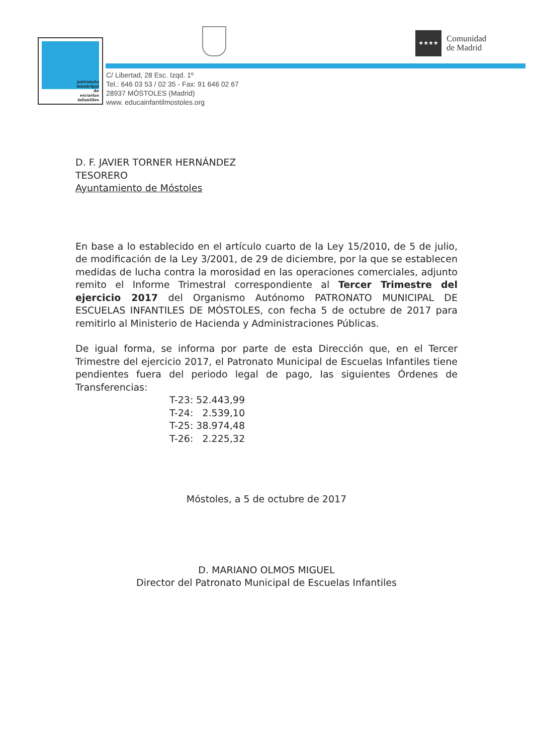patronato
municipal
de
escuelas
infantiles
★★★★
Comunidad
de Madrid
C/ Libertad, 28 Esc. Izqd. 1º
Tel.: 646 03 53 / 02 35 - Fax: 91 646 02 67
28937 MÓSTOLES (Madrid)
www. educainfantilmostoles.org
D. F. JAVIER TORNER HERNÁNDEZ
TESORERO
Ayuntamiento de Móstoles
En base a lo establecido en el artículo cuarto de la Ley 15/2010, de 5 de julio, de modificación de la Ley 3/2001, de 29 de diciembre, por la que se establecen medidas de lucha contra la morosidad en las operaciones comerciales, adjunto remito el Informe Trimestral correspondiente al Tercer Trimestre del ejercicio 2017 del Organismo Autónomo PATRONATO MUNICIPAL DE ESCUELAS INFANTILES DE MÓSTOLES, con fecha 5 de octubre de 2017 para remitirlo al Ministerio de Hacienda y Administraciones Públicas.
De igual forma, se informa por parte de esta Dirección que, en el Tercer Trimestre del ejercicio 2017, el Patronato Municipal de Escuelas Infantiles tiene pendientes fuera del periodo legal de pago, las siguientes Órdenes de Transferencias:
T-23: 52.443,99 T-24: 2.539,10 T-25: 38.974,48 T-26: 2.225,32
Móstoles, a 5 de octubre de 2017
D. MARIANO OLMOS MIGUEL
Director del Patronato Municipal de Escuelas Infantiles